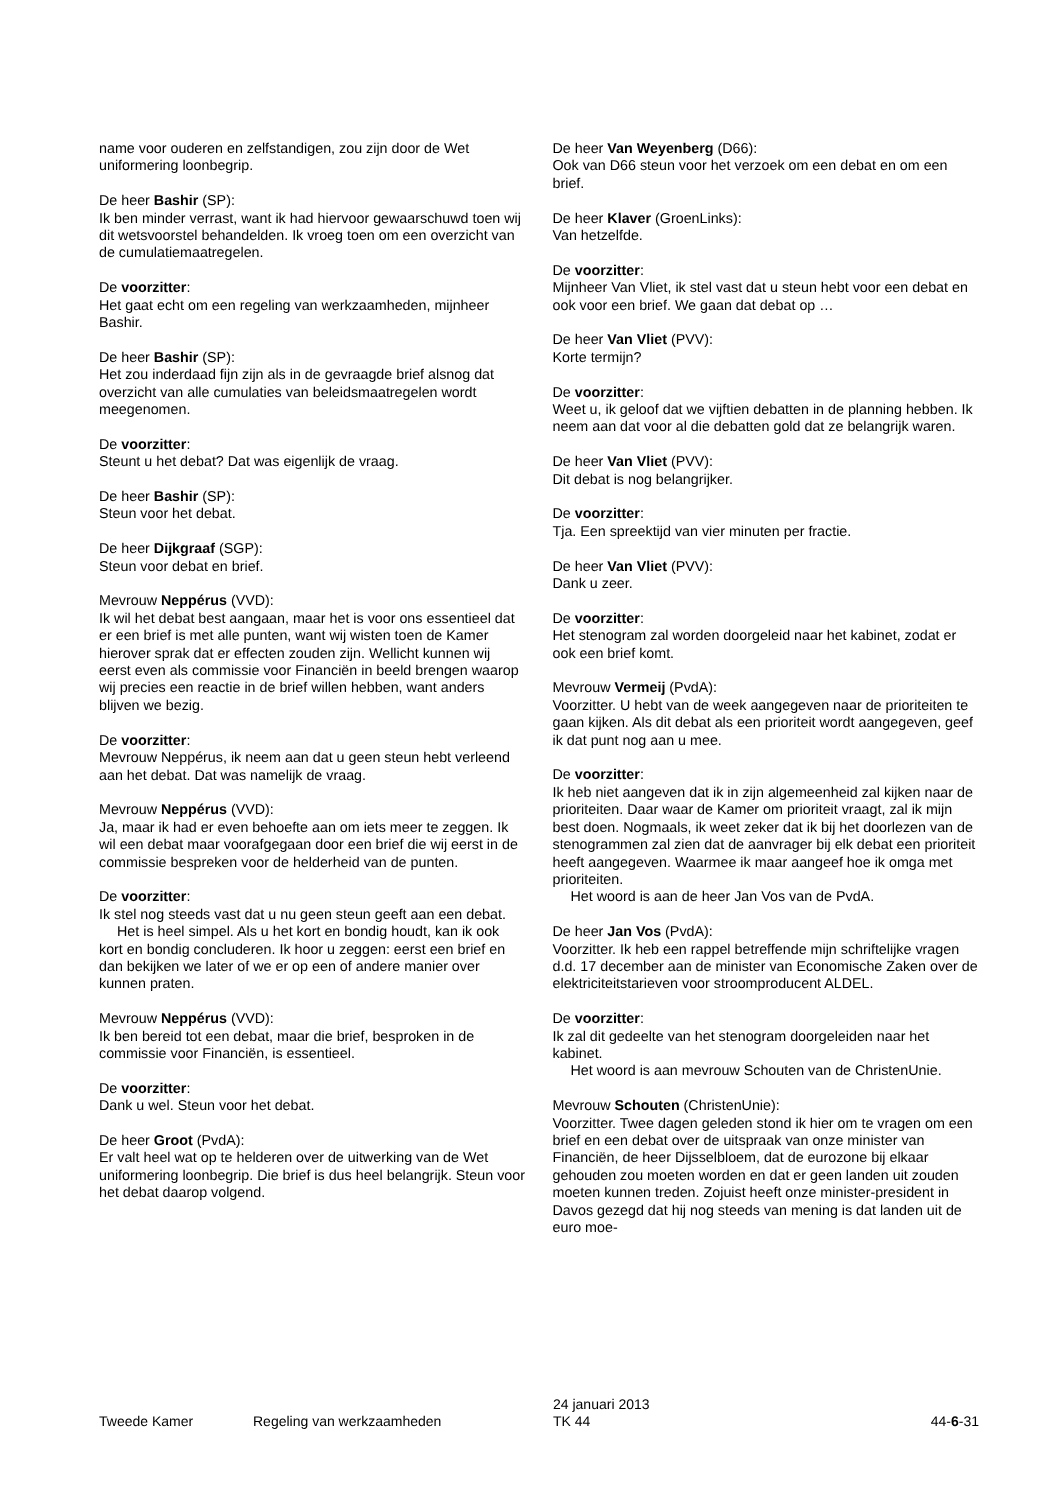name voor ouderen en zelfstandigen, zou zijn door de Wet uniformering loonbegrip.
De heer Bashir (SP):
Ik ben minder verrast, want ik had hiervoor gewaarschuwd toen wij dit wetsvoorstel behandelden. Ik vroeg toen om een overzicht van de cumulatiemaatregelen.
De voorzitter:
Het gaat echt om een regeling van werkzaamheden, mijnheer Bashir.
De heer Bashir (SP):
Het zou inderdaad fijn zijn als in de gevraagde brief alsnog dat overzicht van alle cumulaties van beleidsmaatregelen wordt meegenomen.
De voorzitter:
Steunt u het debat? Dat was eigenlijk de vraag.
De heer Bashir (SP):
Steun voor het debat.
De heer Dijkgraaf (SGP):
Steun voor debat en brief.
Mevrouw Neppérus (VVD):
Ik wil het debat best aangaan, maar het is voor ons essentieel dat er een brief is met alle punten, want wij wisten toen de Kamer hierover sprak dat er effecten zouden zijn. Wellicht kunnen wij eerst even als commissie voor Financiën in beeld brengen waarop wij precies een reactie in de brief willen hebben, want anders blijven we bezig.
De voorzitter:
Mevrouw Neppérus, ik neem aan dat u geen steun hebt verleend aan het debat. Dat was namelijk de vraag.
Mevrouw Neppérus (VVD):
Ja, maar ik had er even behoefte aan om iets meer te zeggen. Ik wil een debat maar voorafgegaan door een brief die wij eerst in de commissie bespreken voor de helderheid van de punten.
De voorzitter:
Ik stel nog steeds vast dat u nu geen steun geeft aan een debat.
Het is heel simpel. Als u het kort en bondig houdt, kan ik ook kort en bondig concluderen. Ik hoor u zeggen: eerst een brief en dan bekijken we later of we er op een of andere manier over kunnen praten.
Mevrouw Neppérus (VVD):
Ik ben bereid tot een debat, maar die brief, besproken in de commissie voor Financiën, is essentieel.
De voorzitter:
Dank u wel. Steun voor het debat.
De heer Groot (PvdA):
Er valt heel wat op te helderen over de uitwerking van de Wet uniformering loonbegrip. Die brief is dus heel belangrijk. Steun voor het debat daarop volgend.
De heer Van Weyenberg (D66):
Ook van D66 steun voor het verzoek om een debat en om een brief.
De heer Klaver (GroenLinks):
Van hetzelfde.
De voorzitter:
Mijnheer Van Vliet, ik stel vast dat u steun hebt voor een debat en ook voor een brief. We gaan dat debat op …
De heer Van Vliet (PVV):
Korte termijn?
De voorzitter:
Weet u, ik geloof dat we vijftien debatten in de planning hebben. Ik neem aan dat voor al die debatten gold dat ze belangrijk waren.
De heer Van Vliet (PVV):
Dit debat is nog belangrijker.
De voorzitter:
Tja. Een spreektijd van vier minuten per fractie.
De heer Van Vliet (PVV):
Dank u zeer.
De voorzitter:
Het stenogram zal worden doorgeleid naar het kabinet, zodat er ook een brief komt.
Mevrouw Vermeij (PvdA):
Voorzitter. U hebt van de week aangegeven naar de prioriteiten te gaan kijken. Als dit debat als een prioriteit wordt aangegeven, geef ik dat punt nog aan u mee.
De voorzitter:
Ik heb niet aangeven dat ik in zijn algemeenheid zal kijken naar de prioriteiten. Daar waar de Kamer om prioriteit vraagt, zal ik mijn best doen. Nogmaals, ik weet zeker dat ik bij het doorlezen van de stenogrammen zal zien dat de aanvrager bij elk debat een prioriteit heeft aangegeven. Waarmee ik maar aangeef hoe ik omga met prioriteiten.
Het woord is aan de heer Jan Vos van de PvdA.
De heer Jan Vos (PvdA):
Voorzitter. Ik heb een rappel betreffende mijn schriftelijke vragen d.d. 17 december aan de minister van Economische Zaken over de elektriciteitstarieven voor stroomproducent ALDEL.
De voorzitter:
Ik zal dit gedeelte van het stenogram doorgeleiden naar het kabinet.
Het woord is aan mevrouw Schouten van de ChristenUnie.
Mevrouw Schouten (ChristenUnie):
Voorzitter. Twee dagen geleden stond ik hier om te vragen om een brief en een debat over de uitspraak van onze minister van Financiën, de heer Dijsselbloem, dat de eurozone bij elkaar gehouden zou moeten worden en dat er geen landen uit zouden moeten kunnen treden. Zojuist heeft onze minister-president in Davos gezegd dat hij nog steeds van mening is dat landen uit de euro moe-
Tweede Kamer Regeling van werkzaamheden
24 januari 2013
TK 44
44-6-31